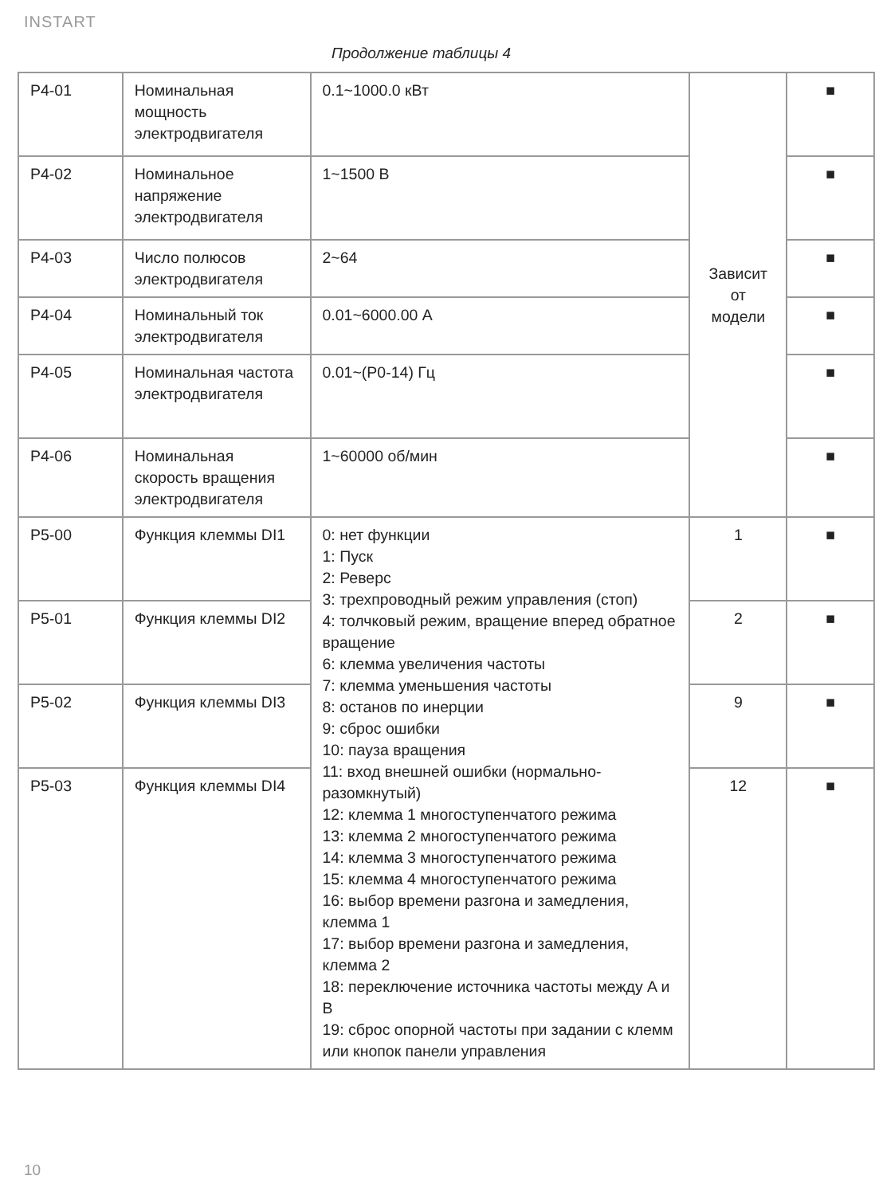INSTART
Продолжение таблицы 4
| P4-01 | Номинальная мощность электродвигателя | 0.1~1000.0 кВт | Зависит от модели | ■ |
| P4-02 | Номинальное напряжение электродвигателя | 1~1500 В | | ■ |
| P4-03 | Число полюсов электродвигателя | 2~64 | | ■ |
| P4-04 | Номинальный ток электродвигателя | 0.01~6000.00 А | | ■ |
| P4-05 | Номинальная частота электродвигателя | 0.01~(P0-14) Гц | | ■ |
| P4-06 | Номинальная скорость вращения электродвигателя | 1~60000 об/мин | | ■ |
| P5-00 | Функция клеммы DI1 | 0: нет функции 1: Пуск 2: Реверс 3: трехпроводный режим управления (стоп) 4: толчковый режим, вращение вперед обратное вращение 6: клемма увеличения частоты 7: клемма уменьшения частоты 8: останов по инерции 9: сброс ошибки 10: пауза вращения 11: вход внешней ошибки (нормально-разомкнутый) 12: клемма 1 многоступенчатого режима 13: клемма 2 многоступенчатого режима 14: клемма 3 многоступенчатого режима 15: клемма 4 многоступенчатого режима 16: выбор времени разгона и замедления, клемма 1 17: выбор времени разгона и замедления, клемма 2 18: переключение источника частоты между A и B 19: сброс опорной частоты при задании с клемм или кнопок панели управления | 1 | ■ |
| P5-01 | Функция клеммы DI2 | | 2 | ■ |
| P5-02 | Функция клеммы DI3 | | 9 | ■ |
| P5-03 | Функция клеммы DI4 | | 12 | ■ |
10